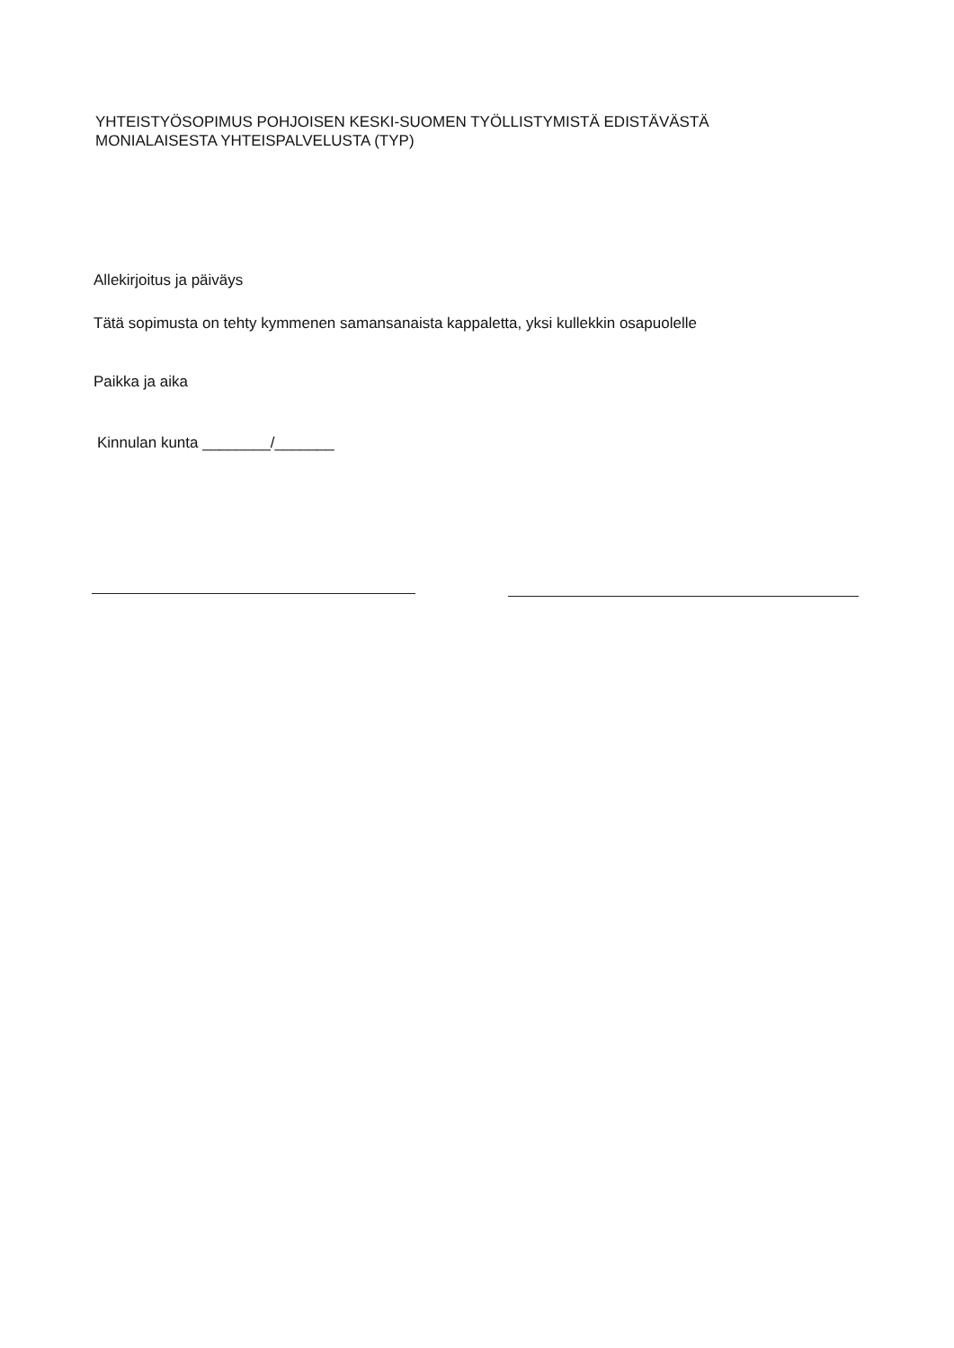YHTEISTYÖSOPIMUS POHJOISEN KESKI-SUOMEN TYÖLLISTYMISTÄ EDISTÄVÄSTÄ
MONIALAISESTA YHTEISPALVELUSTA (TYP)
Allekirjoitus ja päiväys
Tätä sopimusta on tehty kymmenen samansanaista kappaletta, yksi kullekkin osapuolelle
Paikka ja aika
Kinnulan kunta ________/_______